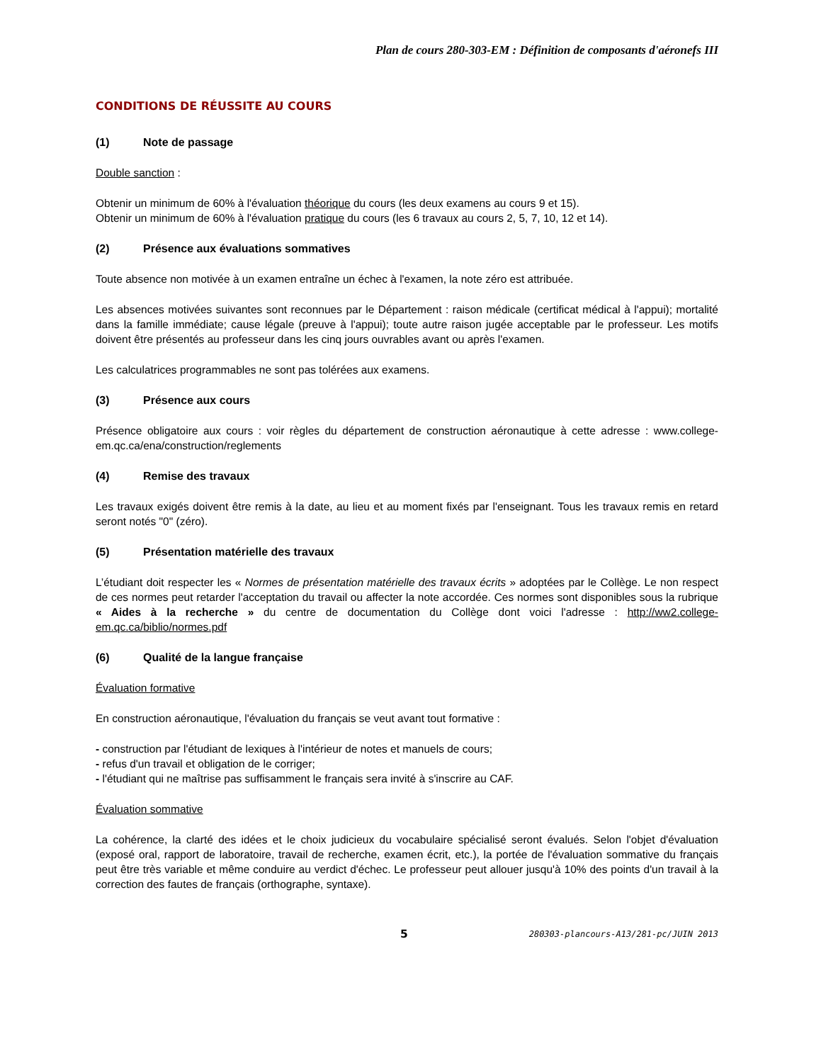Plan de cours 280-303-EM : Définition de composants d'aéronefs III
CONDITIONS DE RÉUSSITE AU COURS
(1) Note de passage
Double sanction :
Obtenir un minimum de 60% à l'évaluation théorique du cours (les deux examens au cours 9 et 15).
Obtenir un minimum de 60% à l'évaluation pratique du cours (les 6 travaux au cours 2, 5, 7, 10, 12 et 14).
(2) Présence aux évaluations sommatives
Toute absence non motivée à un examen entraîne un échec à l'examen, la note zéro est attribuée.
Les absences motivées suivantes sont reconnues par le Département : raison médicale (certificat médical à l'appui); mortalité dans la famille immédiate; cause légale (preuve à l'appui); toute autre raison jugée acceptable par le professeur. Les motifs doivent être présentés au professeur dans les cinq jours ouvrables avant ou après l'examen.
Les calculatrices programmables ne sont pas tolérées aux examens.
(3) Présence aux cours
Présence obligatoire aux cours : voir règles du département de construction aéronautique à cette adresse : www.college-em.qc.ca/ena/construction/reglements
(4) Remise des travaux
Les travaux exigés doivent être remis à la date, au lieu et au moment fixés par l'enseignant. Tous les travaux remis en retard seront notés "0" (zéro).
(5) Présentation matérielle des travaux
L’étudiant doit respecter les « Normes de présentation matérielle des travaux écrits » adoptées par le Collège. Le non respect de ces normes peut retarder l'acceptation du travail ou affecter la note accordée. Ces normes sont disponibles sous la rubrique « Aides à la recherche » du centre de documentation du Collège dont voici l'adresse : http://ww2.college-em.qc.ca/biblio/normes.pdf
(6) Qualité de la langue française
Évaluation formative
En construction aéronautique, l'évaluation du français se veut avant tout formative :
- construction par l'étudiant de lexiques à l'intérieur de notes et manuels de cours;
- refus d'un travail et obligation de le corriger;
- l'étudiant qui ne maîtrise pas suffisamment le français sera invité à s'inscrire au CAF.
Évaluation sommative
La cohérence, la clarté des idées et le choix judicieux du vocabulaire spécialisé seront évalués. Selon l'objet d'évaluation (exposé oral, rapport de laboratoire, travail de recherche, examen écrit, etc.), la portée de l'évaluation sommative du français peut être très variable et même conduire au verdict d'échec. Le professeur peut allouer jusqu'à 10% des points d'un travail à la correction des fautes de français (orthographe, syntaxe).
5 280303-plancours-A13/281-pc/JUIN 2013